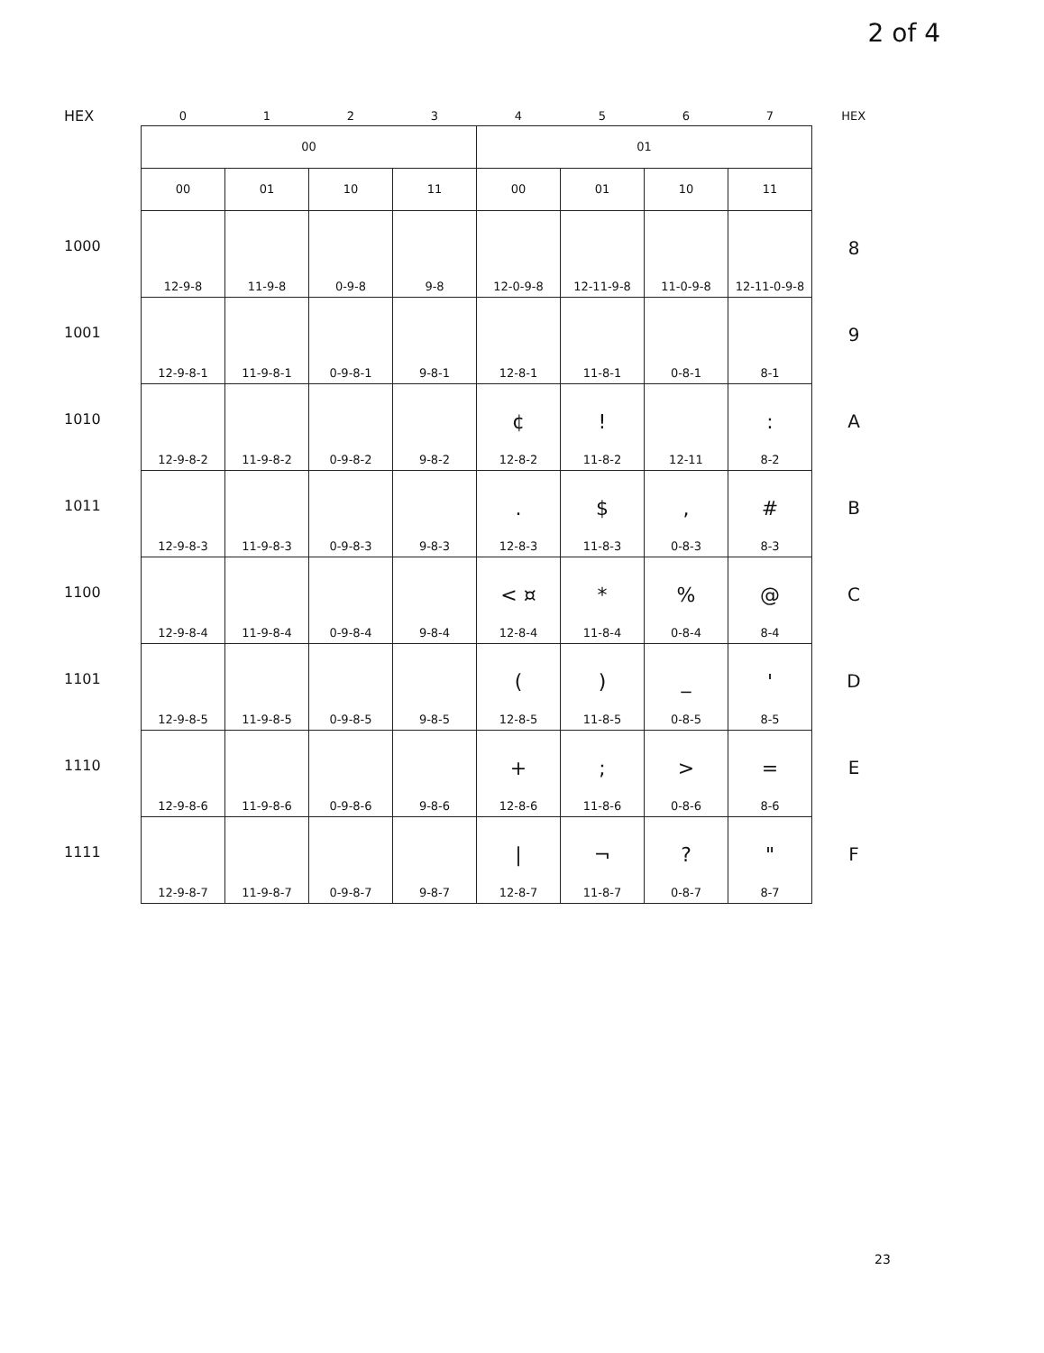2 of 4
| HEX | 0 | 1 | 2 | 3 | 4 | 5 | 6 | 7 | HEX |
| --- | --- | --- | --- | --- | --- | --- | --- | --- | --- |
| | 00 | | | | 01 | | | | |
| | 00 | 01 | 10 | 11 | 00 | 01 | 10 | 11 | |
| 1000 | 12-9-8 | 11-9-8 | 0-9-8 | 9-8 | 12-0-9-8 | 12-11-9-8 | 11-0-9-8 | 12-11-0-9-8 | 8 |
| 1001 | 12-9-8-1 | 11-9-8-1 | 0-9-8-1 | 9-8-1 | 12-8-1 | 11-8-1 | 0-8-1 | 8-1 | 9 |
| 1010 | 12-9-8-2 | 11-9-8-2 | 0-9-8-2 | 9-8-2 | ¢ 12-8-2 | ! 11-8-2 | 12-11 | : 8-2 | A |
| 1011 | 12-9-8-3 | 11-9-8-3 | 0-9-8-3 | 9-8-3 | . 12-8-3 | $ 11-8-3 | , 0-8-3 | # 8-3 | B |
| 1100 | 12-9-8-4 | 11-9-8-4 | 0-9-8-4 | 9-8-4 | < ¤ 12-8-4 | * 11-8-4 | % 0-8-4 | @ 8-4 | C |
| 1101 | 12-9-8-5 | 11-9-8-5 | 0-9-8-5 | 9-8-5 | ( 12-8-5 | ) 11-8-5 | _ 0-8-5 | ' 8-5 | D |
| 1110 | 12-9-8-6 | 11-9-8-6 | 0-9-8-6 | 9-8-6 | + 12-8-6 | ; 11-8-6 | > 0-8-6 | = 8-6 | E |
| 1111 | 12-9-8-7 | 11-9-8-7 | 0-9-8-7 | 9-8-7 | / 12-8-7 | ¬ 11-8-7 | ? 0-8-7 | " 8-7 | F |
23